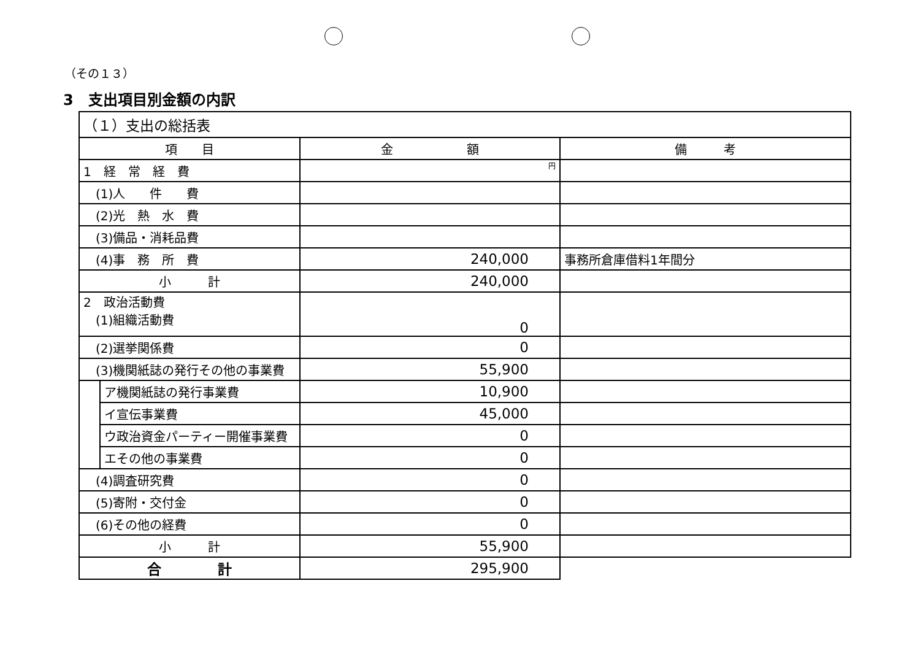（その１３）
3　支出項目別金額の内訳
| （１）支出の総括表 | | | |
| 項 目 | | 金 額 | 備 考 |
| 1 経 常 経 費 | | 円 | |
| (1)人 件 費 | | | |
| (2)光 熱 水 費 | | | |
| (3)備品・消耗品費 | | | |
| (4)事 務 所 費 | | 240,000 | 事務所倉庫借料1年間分 |
| 小 計 | | 240,000 | |
| 2 政治活動費 (1)組織活動費 | | 0 | |
| (2)選挙関係費 | | 0 | |
| (3)機関紙誌の発行その他の事業費 | | 55,900 | |
| | ア機関紙誌の発行事業費 | 10,900 | |
| | イ宣伝事業費 | 45,000 | |
| | ウ政治資金パーティー開催事業費 | 0 | |
| | エその他の事業費 | 0 | |
| (4)調査研究費 | | 0 | |
| (5)寄附・交付金 | | 0 | |
| (6)その他の経費 | | 0 | |
| 小 計 | | 55,900 | |
| 合 計 | | 295,900 | |